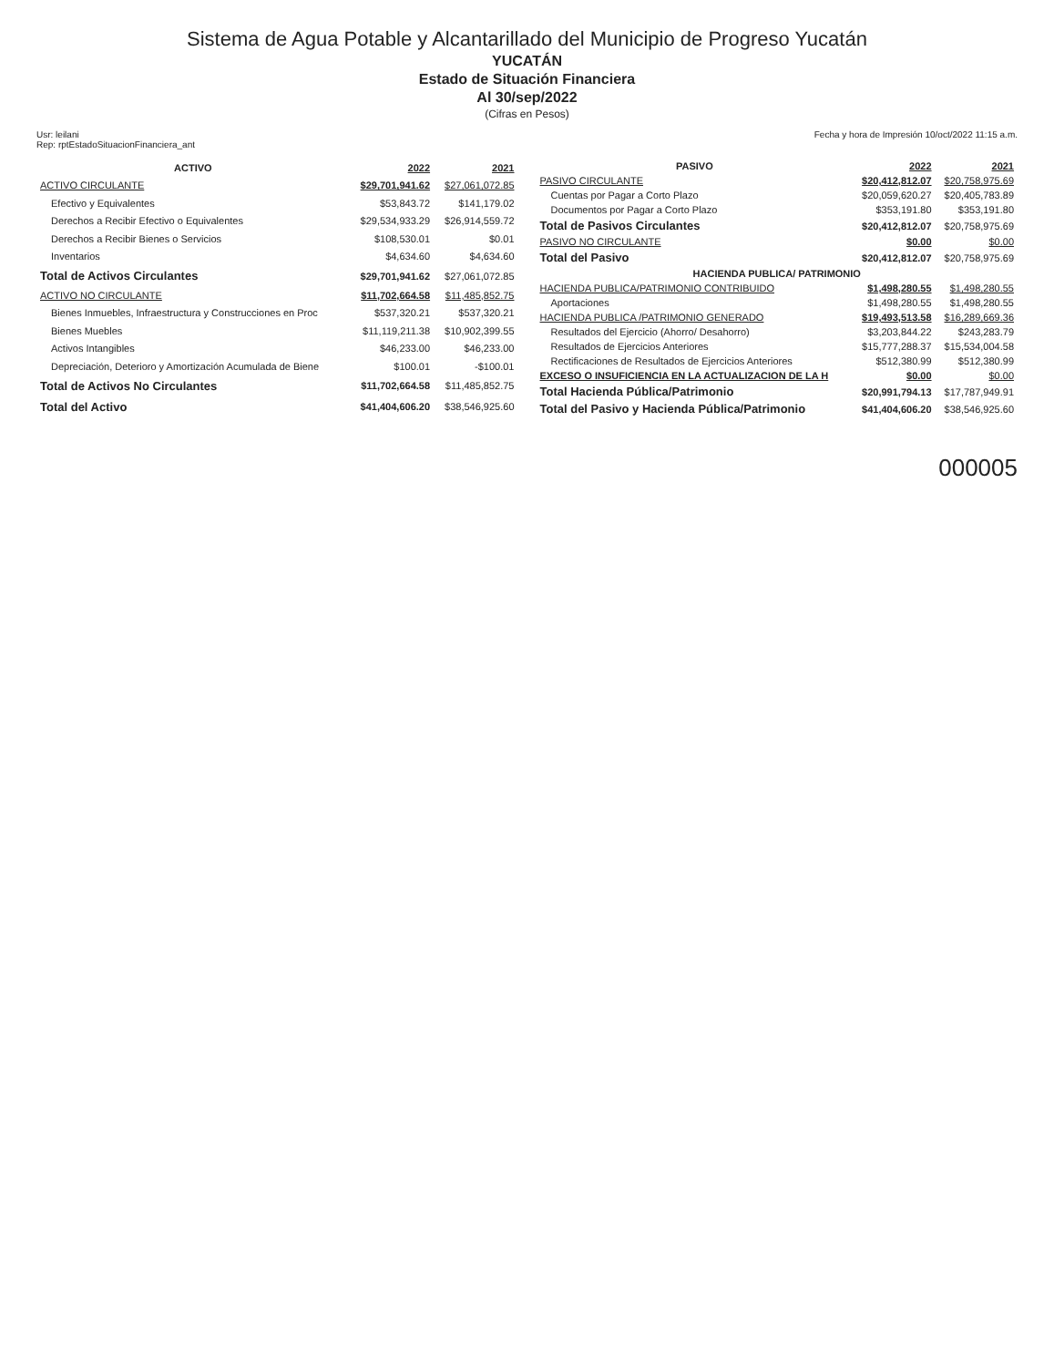Sistema de Agua Potable y Alcantarillado del Municipio de Progreso Yucatán
YUCATÁN
Estado de Situación Financiera
Al 30/sep/2022
(Cifras en Pesos)
Usr: leilani
Rep: rptEstadoSituacionFinanciera_ant
Fecha y hora de Impresión 10/oct/2022 11:15 a.m.
| ACTIVO | 2022 | 2021 |
| --- | --- | --- |
| ACTIVO CIRCULANTE | $29,701,941.62 | $27,061,072.85 |
| Efectivo y Equivalentes | $53,843.72 | $141,179.02 |
| Derechos a Recibir Efectivo o Equivalentes | $29,534,933.29 | $26,914,559.72 |
| Derechos a Recibir Bienes o Servicios | $108,530.01 | $0.01 |
| Inventarios | $4,634.60 | $4,634.60 |
| Total de Activos Circulantes | $29,701,941.62 | $27,061,072.85 |
| ACTIVO NO CIRCULANTE | $11,702,664.58 | $11,485,852.75 |
| Bienes Inmuebles, Infraestructura y Construcciones en Proc | $537,320.21 | $537,320.21 |
| Bienes Muebles | $11,119,211.38 | $10,902,399.55 |
| Activos Intangibles | $46,233.00 | $46,233.00 |
| Depreciación, Deterioro y Amortización Acumulada de Biene | $100.01 | -$100.01 |
| Total de Activos No Circulantes | $11,702,664.58 | $11,485,852.75 |
| Total del Activo | $41,404,606.20 | $38,546,925.60 |
| PASIVO | 2022 | 2021 |
| --- | --- | --- |
| PASIVO CIRCULANTE | $20,412,812.07 | $20,758,975.69 |
| Cuentas por Pagar a Corto Plazo | $20,059,620.27 | $20,405,783.89 |
| Documentos por Pagar a Corto Plazo | $353,191.80 | $353,191.80 |
| Total de Pasivos Circulantes | $20,412,812.07 | $20,758,975.69 |
| PASIVO NO CIRCULANTE | $0.00 | $0.00 |
| Total del Pasivo | $20,412,812.07 | $20,758,975.69 |
| HACIENDA PUBLICA/ PATRIMONIO | | |
| HACIENDA PUBLICA/PATRIMONIO CONTRIBUIDO | $1,498,280.55 | $1,498,280.55 |
| Aportaciones | $1,498,280.55 | $1,498,280.55 |
| HACIENDA PUBLICA /PATRIMONIO GENERADO | $19,493,513.58 | $16,289,669.36 |
| Resultados del Ejercicio (Ahorro/ Desahorro) | $3,203,844.22 | $243,283.79 |
| Resultados de Ejercicios Anteriores | $15,777,288.37 | $15,534,004.58 |
| Rectificaciones de Resultados de Ejercicios Anteriores | $512,380.99 | $512,380.99 |
| EXCESO O INSUFICIENCIA EN LA ACTUALIZACION DE LA H | $0.00 | $0.00 |
| Total Hacienda Pública/Patrimonio | $20,991,794.13 | $17,787,949.91 |
| Total del Pasivo y Hacienda Pública/Patrimonio | $41,404,606.20 | $38,546,925.60 |
000005